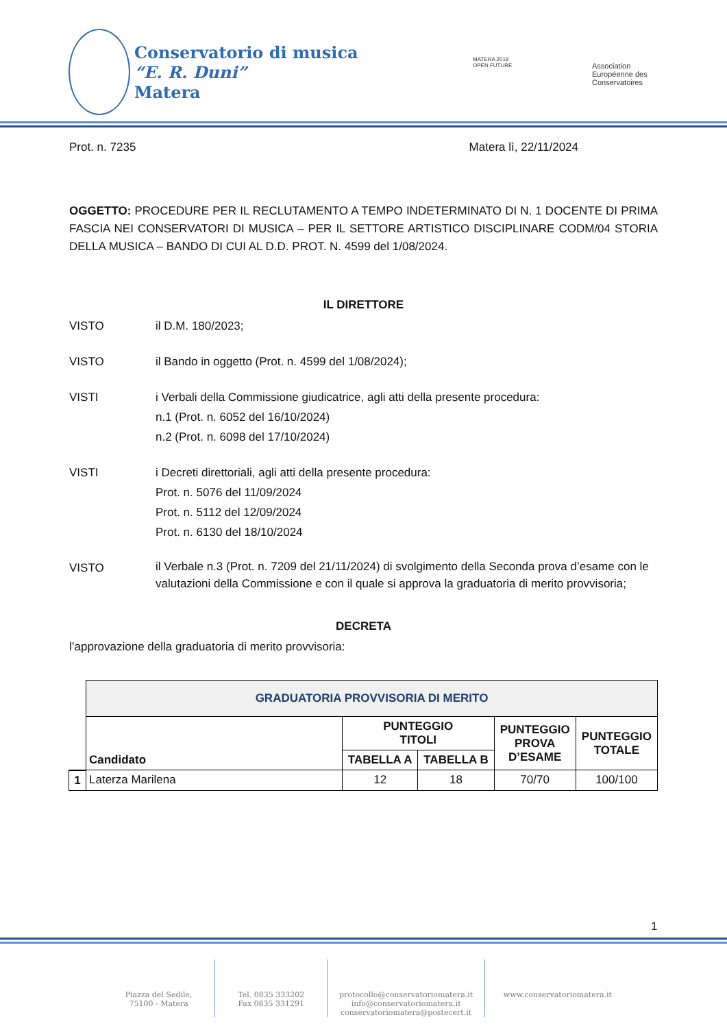Conservatorio di musica
“E. R. Duni”
Matera
MATERA 2019
OPEN FUTURE
Association
Européenne des
Conservatoires
Prot. n. 7235 Matera lì, 22/11/2024
OGGETTO: PROCEDURE PER IL RECLUTAMENTO A TEMPO INDETERMINATO DI N. 1 DOCENTE DI PRIMA FASCIA NEI CONSERVATORI DI MUSICA – PER IL SETTORE ARTISTICO DISCIPLINARE CODM/04 STORIA DELLA MUSICA – BANDO DI CUI AL D.D. PROT. N. 4599 del 1/08/2024.
IL DIRETTORE
VISTO il D.M. 180/2023;
VISTO il Bando in oggetto (Prot. n. 4599 del 1/08/2024);
VISTI i Verbali della Commissione giudicatrice, agli atti della presente procedura:
n.1 (Prot. n. 6052 del 16/10/2024)
n.2 (Prot. n. 6098 del 17/10/2024)
VISTI i Decreti direttoriali, agli atti della presente procedura:
Prot. n. 5076 del 11/09/2024
Prot. n. 5112 del 12/09/2024
Prot. n. 6130 del 18/10/2024
VISTO il Verbale n.3 (Prot. n. 7209 del 21/11/2024) di svolgimento della Seconda prova d’esame con le valutazioni della Commissione e con il quale si approva la graduatoria di merito provvisoria;
DECRETA
l’approvazione della graduatoria di merito provvisoria:
| | GRADUATORIA PROVVISORIA DI MERITO | | | | |
| | Candidato | PUNTEGGIO TITOLI | | PUNTEGGIO PROVA D’ESAME | PUNTEGGIO TOTALE |
| | | TABELLA A | TABELLA B | | |
| 1 | Laterza Marilena | 12 | 18 | 70/70 | 100/100 |
1
Piazza del Sedile,
75100 - Matera
Tel. 0835 333202
Fax 0835 331291
protocollo@conservatoriomatera.it
info@conservatoriomatera.it
conservatoriomatera@postecert.it
www.conservatoriomatera.it